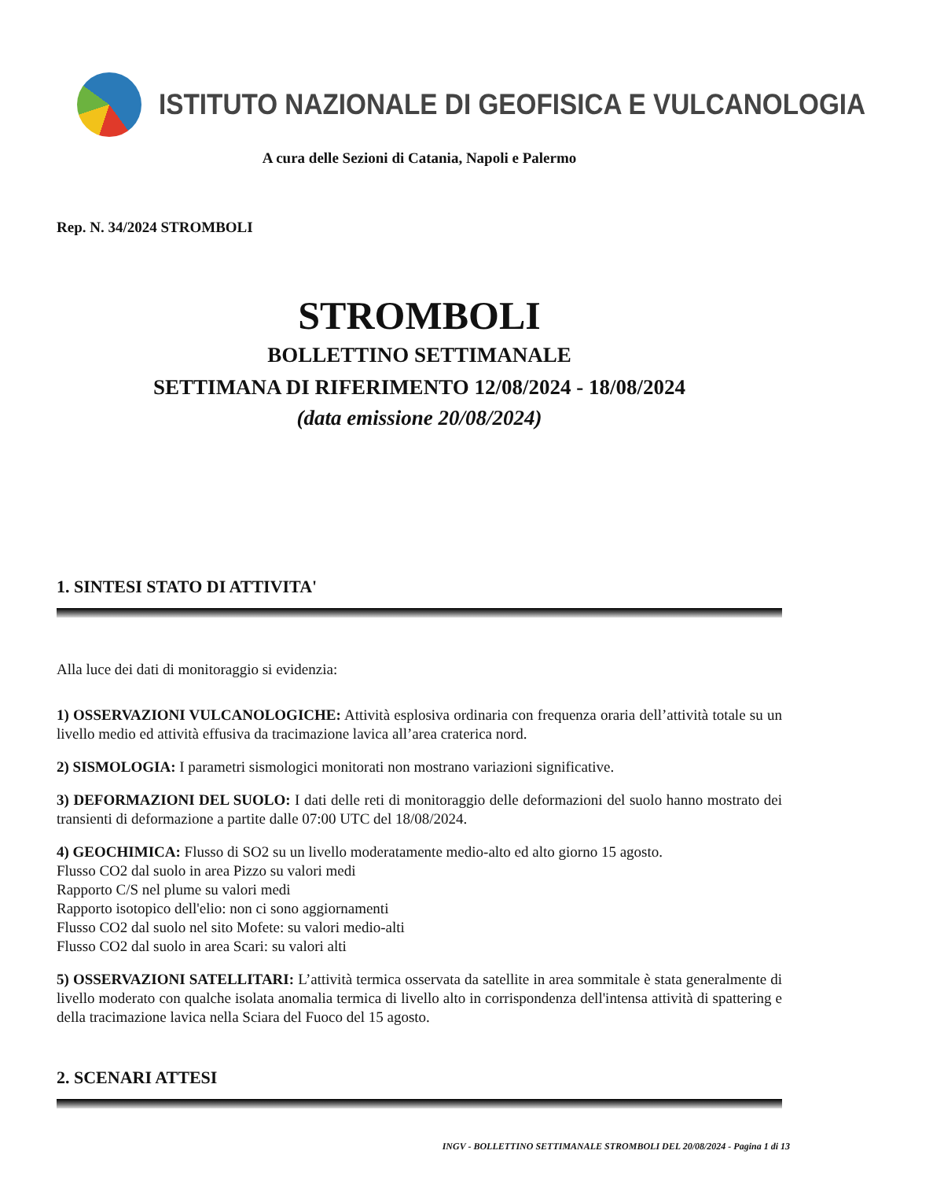ISTITUTO NAZIONALE DI GEOFISICA E VULCANOLOGIA
A cura delle Sezioni di Catania, Napoli e Palermo
Rep. N. 34/2024 STROMBOLI
STROMBOLI
BOLLETTINO SETTIMANALE
SETTIMANA DI RIFERIMENTO 12/08/2024 - 18/08/2024
(data emissione 20/08/2024)
1. SINTESI STATO DI ATTIVITA'
Alla luce dei dati di monitoraggio si evidenzia:
1) OSSERVAZIONI VULCANOLOGICHE: Attività esplosiva ordinaria con frequenza oraria dell’attività totale su un livello medio ed attività effusiva da tracimazione lavica all’area craterica nord.
2) SISMOLOGIA: I parametri sismologici monitorati non mostrano variazioni significative.
3) DEFORMAZIONI DEL SUOLO: I dati delle reti di monitoraggio delle deformazioni del suolo hanno mostrato dei transienti di deformazione a partite dalle 07:00 UTC del 18/08/2024.
4) GEOCHIMICA: Flusso di SO2 su un livello moderatamente medio-alto ed alto giorno 15 agosto.
Flusso CO2 dal suolo in area Pizzo su valori medi
Rapporto C/S nel plume su valori medi
Rapporto isotopico dell'elio: non ci sono aggiornamenti
Flusso CO2 dal suolo nel sito Mofete: su valori medio-alti
Flusso CO2 dal suolo in area Scari: su valori alti
5) OSSERVAZIONI SATELLITARI: L’attività termica osservata da satellite in area sommitale è stata generalmente di livello moderato con qualche isolata anomalia termica di livello alto in corrispondenza dell'intensa attività di spattering e della tracimazione lavica nella Sciara del Fuoco del 15 agosto.
2. SCENARI ATTESI
INGV - BOLLETTINO SETTIMANALE STROMBOLI DEL 20/08/2024 - Pagina 1 di 13